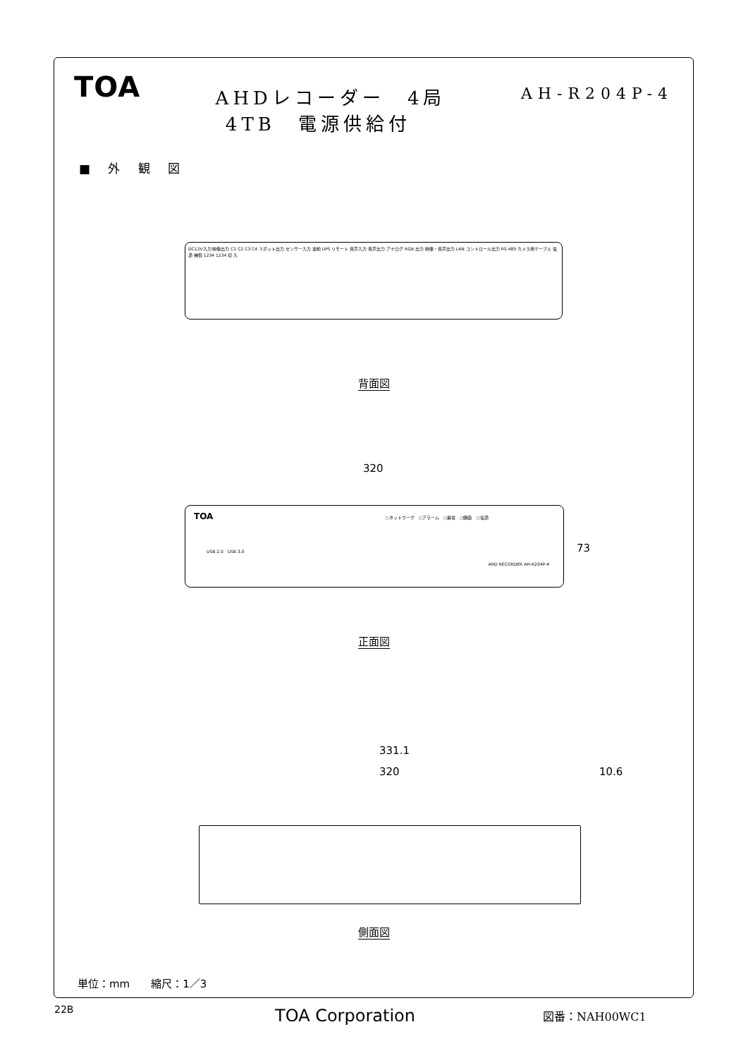TOA
AHDレコーダー　4局
4TB　電源供給付
AH-R204P-4
■ 外 観 図
DC12V入力 映像出力 C1 C2 C3 C4 スポット出力 センサー入力 連動 UPS リモート 音声入力 音声出力 アナログ RGB 出力 映像・音声出力 LAN コントロール出力 RS-485 カメラ用ケーブル 電源 補償 1234 1234 切 入
背面図
320
TOA ○ネットワーク　○アラーム　○異常　○録画　○電源
USB 2.0　USB 3.0
AHD RECORDER AH-R204P-4
73
正面図
331.1
320 10.6
側面図
単位：mm　　縮尺：1／3
22B TOA Corporation 図番：NAH00WC1